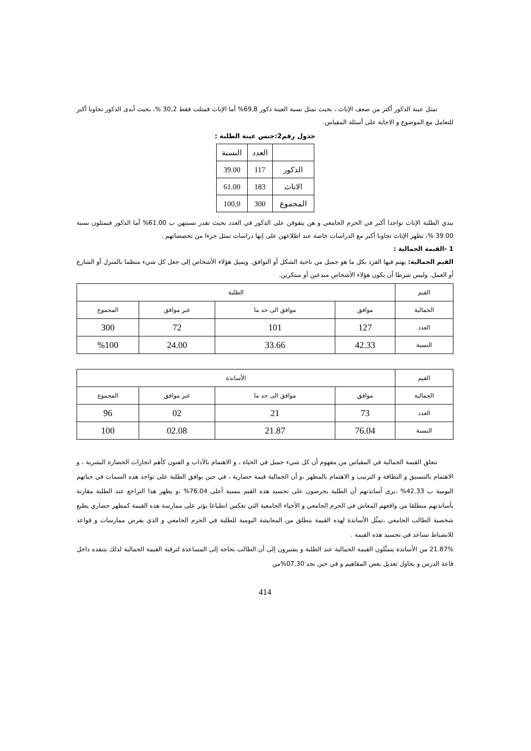تمثل عينة الذكور أكثر من ضعف الإناث ، بحيث تمثل نسبة العينة ذكور 69,8% أما الإناث فمثلت فقط 30,2 %، بحيث أبدى الذكور تجاوبا أكبر للتعامل مع الموضوع و الاجابة على أسئلة المقياس.
جدول رقم2:جنس عينة الطلبة :
| | العدد | النسبة |
| الذكور | 117 | 39.00 |
| الاناث | 183 | 61.00 |
| المجموع | 300 | 100,0 |
يبدي الطلبة الإناث تواجدا أكبر في الحرم الجامعي و هن يتفوقن على الذكور في العدد بحيث تقدر نسبتهن ب 61.00% أما الذكور فيمثلون نسبة 39.00 %، تظهر الإناث تجاوبا أكبر مع الدراسات خاصة عند اطلاعهن على إنها دراسات تمثل جزءا من تخصصاتهم .
1 -القيمة الجمالية :
القيم الجمالية: يهتم فيها الفرد بكل ما هو جميل من ناحية الشكل أو التوافق. ويميل هؤلاء الأشخاص إلى جعل كل شيء منظما بالمنزل أو الشارع أو العمل. وليس شرطا أن يكون هؤلاء الأشخاص مبدعين أو مبتكرين.
| القيم | الطلبة | | | |
| الجمالية | موافق | موافق الى حد ما | غير موافق | المجموع |
| العدد | 127 | 101 | 72 | 300 |
| النسبة | 42.33 | 33.66 | 24.00 | %100 |
| القيم | الأساتذة | | | |
| الجمالية | موافق | موافق الى حد ما | غير موافق | المجموع |
| العدد | 73 | 21 | 02 | 96 |
| النسبة | 76.04 | 21.87 | 02.08 | 100 |
تتعلق القيمة الجمالية في المقياس من مفهوم أن كل شيء جميل في الحياة ، و الاهتمام بالآداب و الفنون كأهم انجازات الحضارة البشرية ، و الاهتمام بالتنسيق و النظافة و الترتيب و الاهتمام بالمظهر ،و أن الجمالية قيمة حضارية ، في حين يوافق الطلبة على تواجد هذه السمات في حياتهم اليومية ب 42.33% ،يرى أساتذتهم أن الطلبة يحرصون على تجسيد هذه القيم بنسبة أعلى 76.04% ،و يظهر هذا التراجع عند الطلبة مقارنة بأساتذتهم منطلقا من واقعهم المعاش في الحرم الجامعي و الأحياء الجامعية التي تعكس انطباعا يؤثر على ممارسة هذه القيمة كمظهر حضاري يطبع شخصية الطالب الجامعي ،تمثّل الأساتذة لهذه القيمة ينطلق من المعايشة اليومية للطلبة في الحرم الجامعي و الذي يفرض ممارسات و قواعد للانضباط تساعد في تجسيد هذه القيمة .
21.87% من الأساتذة يتمثّلون القيمة الجمالية عند الطلبة و يشيرون إلى أن الطالب بحاجة إلى المساعدة لترقية القيمة الجمالية لذلك ينتقده داخل قاعة الدرس و يحاول تعديل بعض المفاهيم و في حين نجد 07,30%من
414